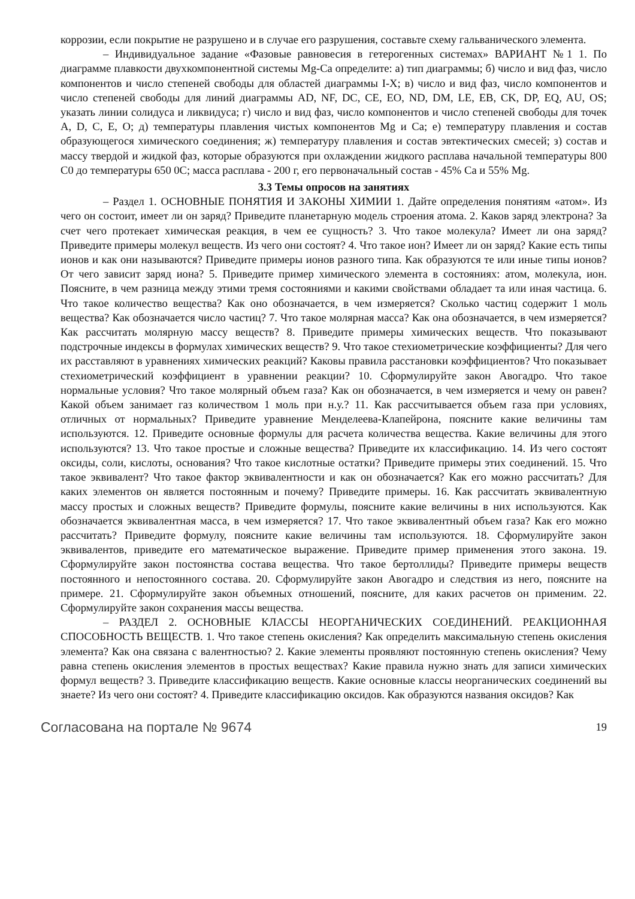коррозии, если покрытие не разрушено и в случае его разрушения, составьте схему гальванического элемента.
– Индивидуальное задание «Фазовые равновесия в гетерогенных системах» ВАРИАНТ №1 1. По диаграмме плавкости двухкомпонентной системы Mg-Ca определите: а) тип диаграммы; б) число и вид фаз, число компонентов и число степеней свободы для областей диаграммы I-X; в) число и вид фаз, число компонентов и число степеней свободы для линий диаграммы AD, NF, DC, CE, EO, ND, DM, LE, EB, CK, DP, EQ, AU, OS; указать линии солидуса и ликвидуса; г) число и вид фаз, число компонентов и число степеней свободы для точек A, D, C, E, O; д) температуры плавления чистых компонентов Mg и Ca; е) температуру плавления и состав образующегося химического соединения; ж) температуру плавления и состав эвтектических смесей; з) состав и массу твердой и жидкой фаз, которые образуются при охлаждении жидкого расплава начальной температуры 800 C0 до температуры 650 0C; масса расплава - 200 г, его первоначальный состав - 45% Ca и 55% Mg.
3.3 Темы опросов на занятиях
– Раздел 1. ОСНОВНЫЕ ПОНЯТИЯ И ЗАКОНЫ ХИМИИ 1. Дайте определения понятиям «атом». Из чего он состоит, имеет ли он заряд? Приведите планетарную модель строения атома. 2. Каков заряд электрона? За счет чего протекает химическая реакция, в чем ее сущность? 3. Что такое молекула? Имеет ли она заряд? Приведите примеры молекул веществ. Из чего они состоят? 4. Что такое ион? Имеет ли он заряд? Какие есть типы ионов и как они называются? Приведите примеры ионов разного типа. Как образуются те или иные типы ионов? От чего зависит заряд иона? 5. Приведите пример химического элемента в состояниях: атом, молекула, ион. Поясните, в чем разница между этими тремя состояниями и какими свойствами обладает та или иная частица. 6. Что такое количество вещества? Как оно обозначается, в чем измеряется? Сколько частиц содержит 1 моль вещества? Как обозначается число частиц? 7. Что такое молярная масса? Как она обозначается, в чем измеряется? Как рассчитать молярную массу веществ? 8. Приведите примеры химических веществ. Что показывают подстрочные индексы в формулах химических веществ? 9. Что такое стехиометрические коэффициенты? Для чего их расставляют в уравнениях химических реакций? Каковы правила расстановки коэффициентов? Что показывает стехиометрический коэффициент в уравнении реакции? 10. Сформулируйте закон Авогадро. Что такое нормальные условия? Что такое молярный объем газа? Как он обозначается, в чем измеряется и чему он равен? Какой объем занимает газ количеством 1 моль при н.у.? 11. Как рассчитывается объем газа при условиях, отличных от нормальных? Приведите уравнение Менделеева-Клапейрона, поясните какие величины там используются. 12. Приведите основные формулы для расчета количества вещества. Какие величины для этого используются? 13. Что такое простые и сложные вещества? Приведите их классификацию. 14. Из чего состоят оксиды, соли, кислоты, основания? Что такое кислотные остатки? Приведите примеры этих соединений. 15. Что такое эквивалент? Что такое фактор эквивалентности и как он обозначается? Как его можно рассчитать? Для каких элементов он является постоянным и почему? Приведите примеры. 16. Как рассчитать эквивалентную массу простых и сложных веществ? Приведите формулы, поясните какие величины в них используются. Как обозначается эквивалентная масса, в чем измеряется? 17. Что такое эквивалентный объем газа? Как его можно рассчитать? Приведите формулу, поясните какие величины там используются. 18. Сформулируйте закон эквивалентов, приведите его математическое выражение. Приведите пример применения этого закона. 19. Сформулируйте закон постоянства состава вещества. Что такое бертоллиды? Приведите примеры веществ постоянного и непостоянного состава. 20. Сформулируйте закон Авогадро и следствия из него, поясните на примере. 21. Сформулируйте закон объемных отношений, поясните, для каких расчетов он применим. 22. Сформулируйте закон сохранения массы вещества.
– РАЗДЕЛ 2. ОСНОВНЫЕ КЛАССЫ НЕОРГАНИЧЕСКИХ СОЕДИНЕНИЙ. РЕАКЦИОННАЯ СПОСОБНОСТЬ ВЕЩЕСТВ. 1. Что такое степень окисления? Как определить максимальную степень окисления элемента? Как она связана с валентностью? 2. Какие элементы проявляют постоянную степень окисления? Чему равна степень окисления элементов в простых веществах? Какие правила нужно знать для записи химических формул веществ? 3. Приведите классификацию веществ. Какие основные классы неорганических соединений вы знаете? Из чего они состоят? 4. Приведите классификацию оксидов. Как образуются названия оксидов? Как
Согласована на портале № 9674 19